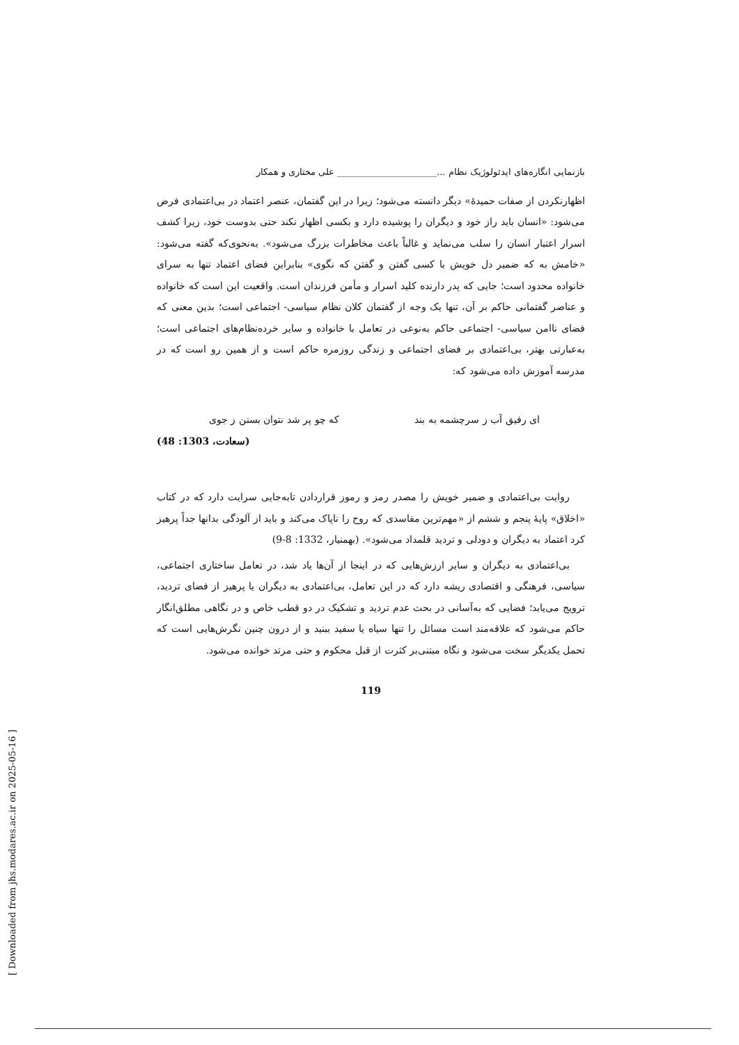بازنمایی انگاره‌های ایدئولوژیک نظام ...______________________ علی مختاری و همکار
اظهارنکردن از صفات حمیدهٔ» دیگر دانسته می‌شود؛ زیرا در این گفتمان، عنصر اعتماد در بی‌اعتمادی فرض می‌شود: «انسان باید راز خود و دیگران را پوشیده دارد و بکسی اظهار نکند حتی بدوست خود، زیرا کشف اسرار اعتبار انسان را سلب می‌نماید و غالباً باعث مخاطرات بزرگ می‌شود». به‌نحوی‌که گفته می‌شود: «خامش به که ضمیر دل خویش با کسی گفتن و گفتن که نگوی» بنابراین فضای اعتماد تنها به سرای خانواده محدود است؛ جایی که پدر دارنده کلید اسرار و مأمن فرزندان است. واقعیت این است که خانواده و عناصر گفتمانی حاکم بر آن، تنها یک وجه از گفتمان کلان نظام سیاسی- اجتماعی است؛ بدین معنی که فضای ناامن سیاسی- اجتماعی حاکم به‌نوعی در تعامل با خانواده و سایر خرده‌نظام‌های اجتماعی است؛ به‌عبارتی بهتر، بی‌اعتمادی بر فضای اجتماعی و زندگی روزمره حاکم است و از همین رو است که در مدرسه آموزش داده می‌شود که:
ای رفیق آب ز سرچشمه به بند که چو پر شد نتوان بستن ز جوی
(سعادت، 1303: 48)
روایت بی‌اعتمادی و ضمیر خویش را مصدر رمز و رموز قراردادن تابه‌جایی سرایت دارد که در کتاب «اخلاق» پایهٔ پنجم و ششم از «مهم‌ترین مفاسدی که روح را ناپاک می‌کند و باید از آلودگی بدانها جداً پرهیز کرد اعتماد به دیگران و دودلی و تردید قلمداد می‌شود». (بهمنیار، 1332: 8-9)
بی‌اعتمادی به دیگران و سایر ارزش‌هایی که در اینجا از آن‌ها یاد شد، در تعامل ساختاری اجتماعی، سیاسی، فرهنگی و اقتصادی ریشه دارد که در این تعامل، بی‌اعتمادی به دیگران یا پرهیز از فضای تردید، ترویج می‌یابد؛ فضایی که به‌آسانی در بحث عدم تردید و تشکیک در دو قطب خاص و در نگاهی مطلق‌انگار حاکم می‌شود که علاقه‌مند است مسائل را تنها سیاه یا سفید ببنید و از درون چنین نگرش‌هایی است که تحمل یکدیگر سخت می‌شود و نگاه مبتنی‌بر کثرت از قبل محکوم و حتی مرتد خوانده می‌شود.
119
[ Downloaded from jhs.modares.ac.ir on 2025-05-16 ]